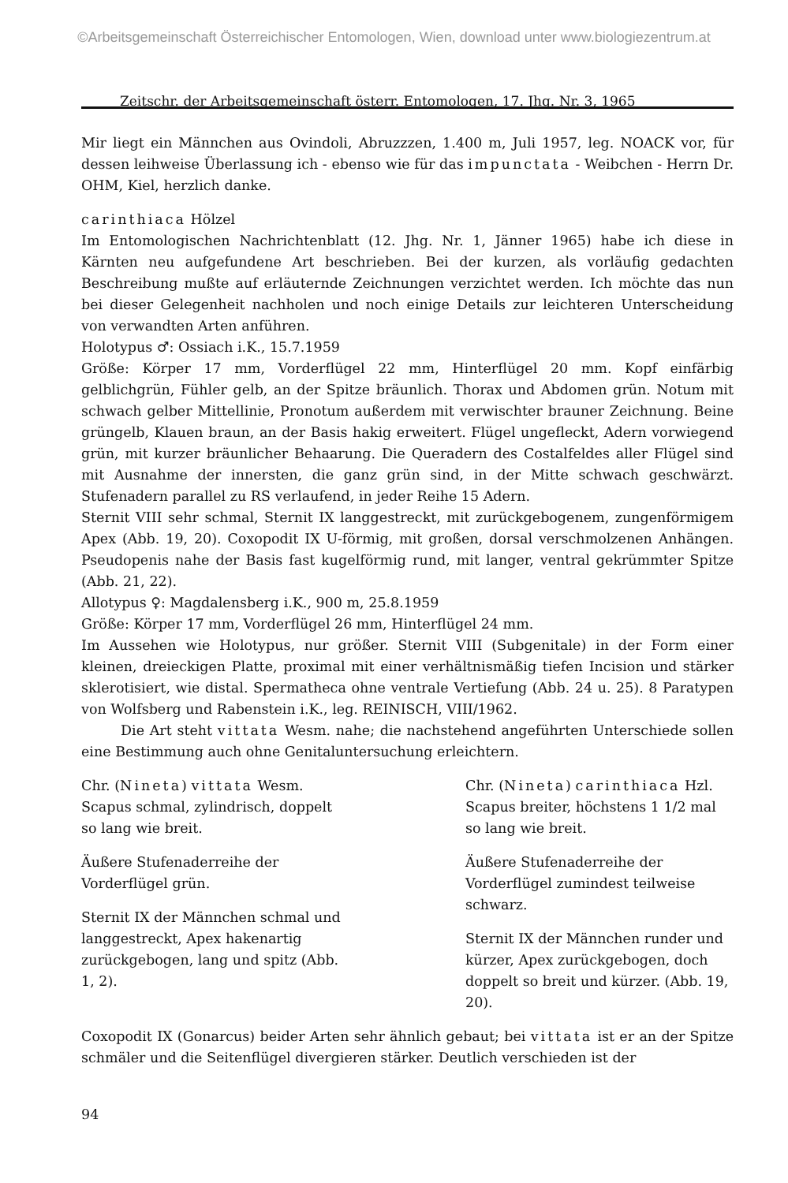©Arbeitsgemeinschaft Österreichischer Entomologen, Wien, download unter www.biologiezentrum.at
Zeitschr. der Arbeitsgemeinschaft österr. Entomologen, 17. Jhg. Nr. 3, 1965
Mir liegt ein Männchen aus Ovindoli, Abruzzzen, 1.400 m, Juli 1957, leg. NOACK vor, für dessen leihweise Überlassung ich - ebenso wie für das impunctata - Weibchen - Herrn Dr. OHM, Kiel, herzlich danke.
carinthiaca Hölzel
Im Entomologischen Nachrichtenblatt (12. Jhg. Nr. 1, Jänner 1965) habe ich diese in Kärnten neu aufgefundene Art beschrieben. Bei der kurzen, als vorläufig gedachten Beschreibung mußte auf erläuternde Zeichnungen verzichtet werden. Ich möchte das nun bei dieser Gelegenheit nachholen und noch einige Details zur leichteren Unterscheidung von verwandten Arten anführen.
Holotypus ♂: Ossiach i.K., 15.7.1959
Größe: Körper 17 mm, Vorderflügel 22 mm, Hinterflügel 20 mm. Kopf einfärbig gelblichgrün, Fühler gelb, an der Spitze bräunlich. Thorax und Abdomen grün. Notum mit schwach gelber Mittellinie, Pronotum außerdem mit verwischter brauner Zeichnung. Beine grüngelb, Klauen braun, an der Basis hakig erweitert. Flügel ungefleckt, Adern vorwiegend grün, mit kurzer bräunlicher Behaarung. Die Queradern des Costalfeldes aller Flügel sind mit Ausnahme der innersten, die ganz grün sind, in der Mitte schwach geschwärzt. Stufenadern parallel zu RS verlaufend, in jeder Reihe 15 Adern.
Sternit VIII sehr schmal, Sternit IX langgestreckt, mit zurückgebogenem, zungenförmigem Apex (Abb. 19, 20). Coxopodit IX U-förmig, mit großen, dorsal verschmolzenen Anhängen. Pseudopenis nahe der Basis fast kugelförmig rund, mit langer, ventral gekrümmter Spitze (Abb. 21, 22).
Allotypus ♀: Magdalensberg i.K., 900 m, 25.8.1959
Größe: Körper 17 mm, Vorderflügel 26 mm, Hinterflügel 24 mm.
Im Aussehen wie Holotypus, nur größer. Sternit VIII (Subgenitale) in der Form einer kleinen, dreieckigen Platte, proximal mit einer verhältnismäßig tiefen Incision und stärker sklerotisiert, wie distal. Spermatheca ohne ventrale Vertiefung (Abb. 24 u. 25). 8 Paratypen von Wolfsberg und Rabenstein i.K., leg. REINISCH, VIII/1962.
Die Art steht vittata Wesm. nahe; die nachstehend angeführten Unterschiede sollen eine Bestimmung auch ohne Genitaluntersuchung erleichtern.
Chr. (Nineta) vittata Wesm.
Scapus schmal, zylindrisch, doppelt so lang wie breit.
Äußere Stufenaderreihe der Vorderflügel grün.
Sternit IX der Männchen schmal und langgestreckt, Apex hakenartig zurückgebogen, lang und spitz (Abb. 1, 2).
Chr. (Nineta) carinthiaca Hzl.
Scapus breiter, höchstens 1 1/2 mal so lang wie breit.
Äußere Stufenaderreihe der Vorderflügel zumindest teilweise schwarz.
Sternit IX der Männchen runder und kürzer, Apex zurückgebogen, doch doppelt so breit und kürzer. (Abb. 19, 20).
Coxopodit IX (Gonarcus) beider Arten sehr ähnlich gebaut; bei vittata ist er an der Spitze schmäler und die Seitenflügel divergieren stärker. Deutlich verschieden ist der
94